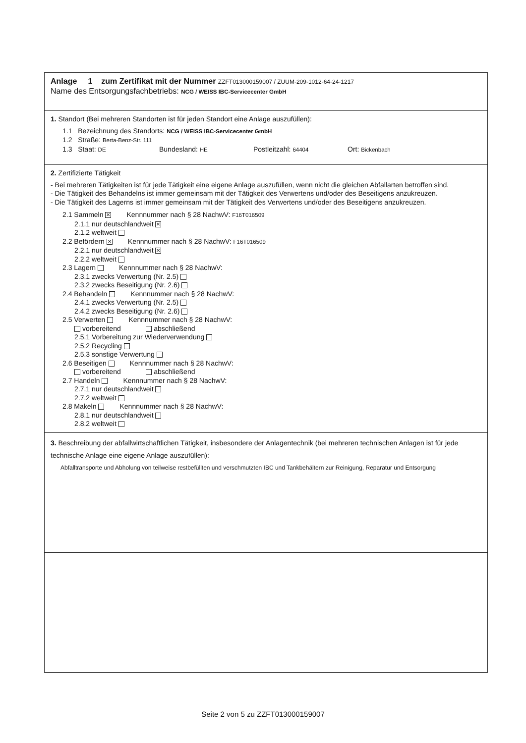Anlage 1 zum Zertifikat mit der Nummer ZZFT013000159007 / ZUUM-209-1012-64-24-1217
Name des Entsorgungsfachbetriebs: NCG / WEISS IBC-Servicecenter GmbH
1. Standort (Bei mehreren Standorten ist für jeden Standort eine Anlage auszufüllen):
1.1 Bezeichnung des Standorts: NCG / WEISS IBC-Servicecenter GmbH
1.2 Straße: Berta-Benz-Str. 111
1.3 Staat: DE Bundesland: HE Postleitzahl: 64404 Ort: Bickenbach
2. Zertifizierte Tätigkeit
- Bei mehreren Tätigkeiten ist für jede Tätigkeit eine eigene Anlage auszufüllen, wenn nicht die gleichen Abfallarten betroffen sind.
- Die Tätigkeit des Behandelns ist immer gemeinsam mit der Tätigkeit des Verwertens und/oder des Beseitigens anzukreuzen.
- Die Tätigkeit des Lagerns ist immer gemeinsam mit der Tätigkeit des Verwertens und/oder des Beseitigens anzukreuzen.
2.1 Sammeln ✕ Kennnummer nach § 28 NachwV: F16T016509
2.1.1 nur deutschlandweit ✕
2.1.2 weltweit
2.2 Befördern ✕ Kennnummer nach § 28 NachwV: F16T016509
2.2.1 nur deutschlandweit ✕
2.2.2 weltweit
2.3 Lagern Kennnummer nach § 28 NachwV:
2.3.1 zwecks Verwertung (Nr. 2.5)
2.3.2 zwecks Beseitigung (Nr. 2.6)
2.4 Behandeln Kennnummer nach § 28 NachwV:
2.4.1 zwecks Verwertung (Nr. 2.5)
2.4.2 zwecks Beseitigung (Nr. 2.6)
2.5 Verwerten Kennnummer nach § 28 NachwV:
vorbereitend abschließend
2.5.1 Vorbereitung zur Wiederverwendung
2.5.2 Recycling
2.5.3 sonstige Verwertung
2.6 Beseitigen Kennnummer nach § 28 NachwV:
vorbereitend abschließend
2.7 Handeln Kennnummer nach § 28 NachwV:
2.7.1 nur deutschlandweit
2.7.2 weltweit
2.8 Makeln Kennnummer nach § 28 NachwV:
2.8.1 nur deutschlandweit
2.8.2 weltweit
3. Beschreibung der abfallwirtschaftlichen Tätigkeit, insbesondere der Anlagentechnik (bei mehreren technischen Anlagen ist für jede technische Anlage eine eigene Anlage auszufüllen):
Abfalltransporte und Abholung von teilweise restbefüllten und verschmutzten IBC und Tankbehältern zur Reinigung, Reparatur und Entsorgung
Seite 2 von 5 zu ZZFT013000159007